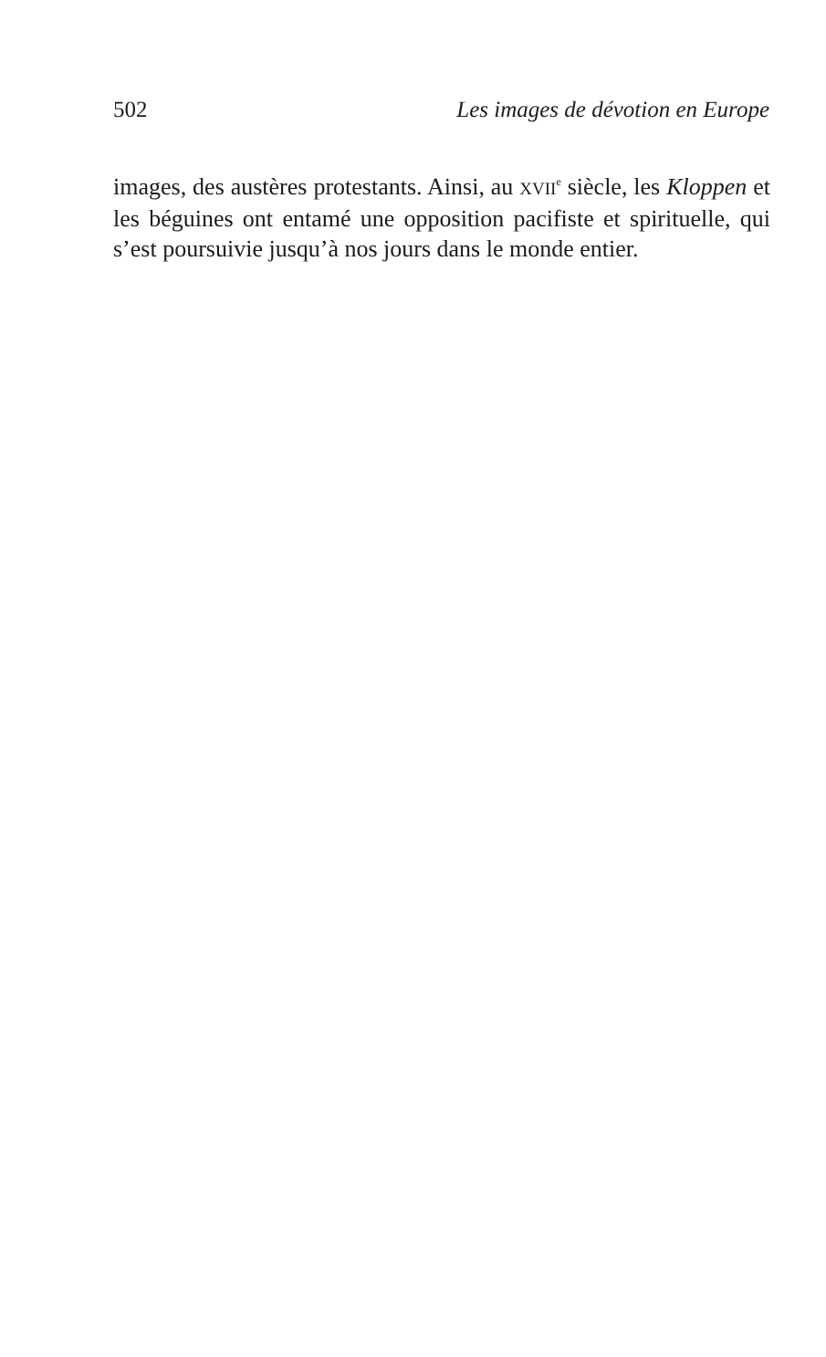502 Les images de dévotion en Europe
images, des austères protestants. Ainsi, au XVII<sup>e</sup> siècle, les Kloppen et les béguines ont entamé une opposition pacifiste et spirituelle, qui s’est poursuivie jusqu’à nos jours dans le monde entier.